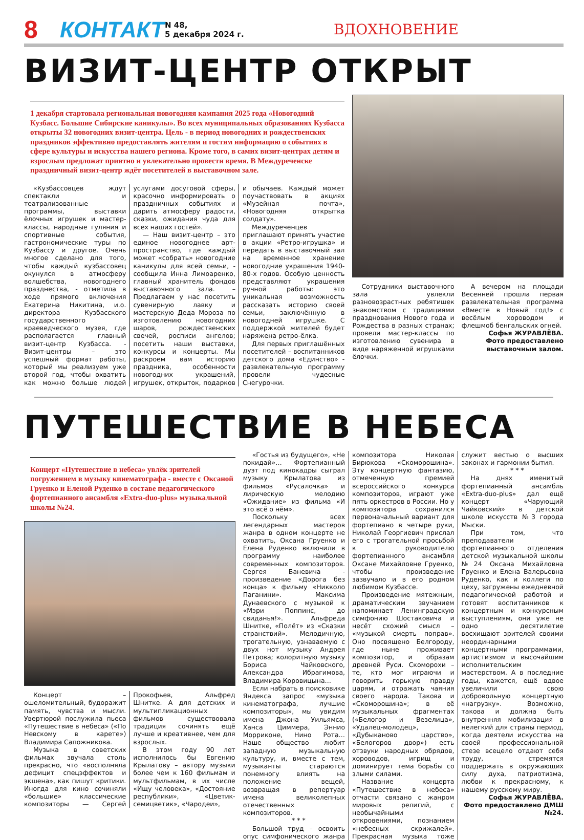8 КОНТАКТ N 48,
5 декабря 2024 г. ВДОХНОВЕНИЕ
ВИЗИТ-ЦЕНТР ОТКРЫТ
1 декабря стартовала региональная новогодняя кампания 2025 года «Новогодний Кузбасс. Большие Сибирские каникулы». Во всех муниципальных образованиях Кузбасса открыты 32 новогодних визит-центра. Цель - в период новогодних и рождественских праздников эффективно предоставлять жителям и гостям информацию о событиях в сфере культуры и искусства нашего региона. Кроме того, в самих визит-центрах детям и взрослым предложат приятно и увлекательно провести время. В Междуреченске праздничный визит-центр ждёт посетителей в выставочном зале.
«Кузбассовцев ждут спектакли и театрализованные программы, выставки ёлочных игрушек и мастер-классы, народные гуляния и спортивные события, гастрономические туры по Кузбассу и другое. Очень многое сделано для того, чтобы каждый кузбассовец окунулся в атмосферу волшебства, новогоднего празднества, - отметила в ходе прямого включения Екатерина Никитина, и.о. директора Кузбасского государственного краеведческого музея, где располагается главный визит-центр Кузбасса. - Визит-центры – это успешный формат работы, который мы реализуем уже второй год, чтобы охватить как можно больше людей услугами досуговой сферы, красочно информировать о праздничных событиях и дарить атмосферу радости, сказки, ожидания чуда для всех наших гостей».
— Наш визит-центр – это единое новогоднее арт-пространство, где каждый может «собрать» новогодние каникулы для всей семьи, - сообщила Инна Лимоаренко, главный хранитель фондов выставочного зала. – Предлагаем у нас посетить сувенирную лавку и мастерскую Деда Мороза по изготовлению новогодних шаров, рождественских свечей, росписи ангелов; посетить наши выставки, конкурсы и концерты. Мы раскроем вам историю праздника, особенности новогодних украшений, игрушек, открыток, подарков и обычаев. Каждый может поучаствовать в акциях «Музейная почта», «Новогодняя открытка солдату».
Междуреченцев приглашают принять участие в акции «Ретро-игрушка» и передать в выставочный зал на временное хранение новогодние украшения 1940-80-х годов. Особую ценность представляют украшения ручной работы: это уникальная возможность рассказать историю своей семьи, заключённую в новогодней игрушке. С поддержкой жителей будет наряжена ретро-ёлка.
Для первых приглашённых посетителей – воспитанников детского дома «Единство» - развлекательную программу провели чудесные Снегурочки.
Сотрудники выставочного зала увлекли разновозрастных ребятишек знакомством с традициями празднования Нового года и Рождества в разных странах; провели мастер-классы по изготовлению сувенира в виде наряженной игрушками ёлочки.
А вечером на площади Весенней прошла первая развлекательная программа «Вместе в Новый год!» с весёлым хороводом и флешмоб бенгальских огней.
Софья ЖУРАВЛЁВА.
Фото предоставлено выставочным залом.
ПУТЕШЕСТВИЕ В НЕБЕСА
Концерт «Путешествие в небеса» увлёк зрителей погружением в музыку кинематографа - вместе с Оксаной Груенко и Еленой Руденко в составе педагогического фортепианного ансамбля «Extra-duo-plus» музыкальной школы №24.
Концерт – ошеломительный, будоражит память, чувства и мысли. Увертюрой послужила пьеса «Путешествие в небеса» («По Невскому в карете») Владимира Сапожникова.
Музыка в советских фильмах звучала столь прекрасно, что «восполняла дефицит спецэффектов и экшена», как пишут критики. Иногда для кино сочиняли «большие» классические композиторы — Сергей Прокофьев, Альфред Шнитке. А для детских и мультипликационных фильмов существовала традиция сочинять ещё лучше и креативнее, чем для взрослых.
В этом году 90 лет исполнилось бы Евгению Крылатову – автору музыки более чем к 160 фильмам и мультфильмам, в их числе «Ищу человека», «Достояние республики», «Цветик-семицветик», «Чародеи»,
«Гостья из будущего», «Не покидай»… Фортепианный дуэт под кинокадры сыграл музыку Крылатова из фильмов «Русалочка» и лирическую мелодию «Ожидание» из фильма «И это всё о нём».
Поскольку всех легендарных мастеров жанра в одном концерте не охватить, Оксана Груенко и Елена Руденко включили в программу наиболее современных композиторов. Сергея Баневича - произведение «Дорога без конца» к фильму «Никколо Паганини». Максима Дунаевского с музыкой к «Мэри Поппинс, до свиданья!». Альфреда Шнитке, «Полёт» из «Сказки странствий». Мелодичную, трогательную, узнаваемую с двух нот музыку Андрея Петрова; колоритную музыку Бориса Чайковского, Александра Ибрагимова, Владимира Коровицына…
Если набрать в поисковике Яндекса запрос «музыка кинематографа, лучшие композиторы», мы увидим имена Джона Уильямса, Ханса Циммера, Эннио Морриконе, Нино Рота… Наше общество любит западную музыкальную культуру, и, вместе с тем, музыканты стараются понемногу влиять на положение вещей, возвращая в репертуар имена великолепных отечественных композиторов.
* * *
Большой труд – освоить опус симфонического жанра композитора Николая Бирюкова «Скоморошина». Эту концертную фантазию, отмеченную премией всероссийского конкурса композиторов, играют уже пять оркестров в России. Но у композитора сохранился первоначальный вариант для фортепиано в четыре руки, Николай Георгиевич прислал его с трогательной просьбой к руководителю фортепианного ансамбля Оксане Михайловне Груенко, чтобы произведение зазвучало и в его родном любимом Кузбассе.
Произведение мятежным, драматическим звучанием напоминает Ленинградскую симфонию Шостаковича и несёт схожий смысл – «музыкой смерть поправ». Оно посвящено Белгороду, где ныне проживает композитор, и образам древней Руси. Скоморохи – те, кто мог играючи и говорить горькую правду царям, и отражать чаяния своего народа. Такова и «Скоморошина»; в её музыкальных фрагментах («Белогор и Везелица», «Удалец-молодец», «Дубыканово царство», «Белогоров двор») есть отзвуки народных обрядов, хороводов, игрищ и доминирует тема борьбы со злыми силами.
Название концерта «Путешествие в небеса» отчасти связано с жанром мировых религий, с необычайными откровениями, познанием «небесных скрижалей». Прекрасная музыка тоже служит вестью о высших законах и гармонии бытия.
* * *
На днях именитый фортепианный ансамбль «Extra-duo-plus» дал ещё концерт «Чарующий Чайковский» в детской школе искусств №3 города Мыски.
При том, что преподаватели фортепианного отделения детской музыкальной школы №24 Оксана Михайловна Груенко и Елена Валерьевна Руденко, как и коллеги по цеху, загружены ежедневной педагогической работой и готовят воспитанников к концертным и конкурсным выступлениям, они уже не одно десятилетие восхищают зрителей своими неординарными концертными программами, артистизмом и высочайшим исполнительским мастерством. А в последние годы, кажется, ещё вдвое увеличили свою добровольную концертную «нагрузку». Возможно, такова и должна быть внутренняя мобилизация в нелегкий для страны период, когда деятели искусства на своей профессиональной стезе всецело отдают себя труду, стремятся поддержать в окружающих силу духа, патриотизма, любви к прекрасному, к нашему русскому миру.
Софья ЖУРАВЛЁВА.
Фото предоставлено ДМШ №24.